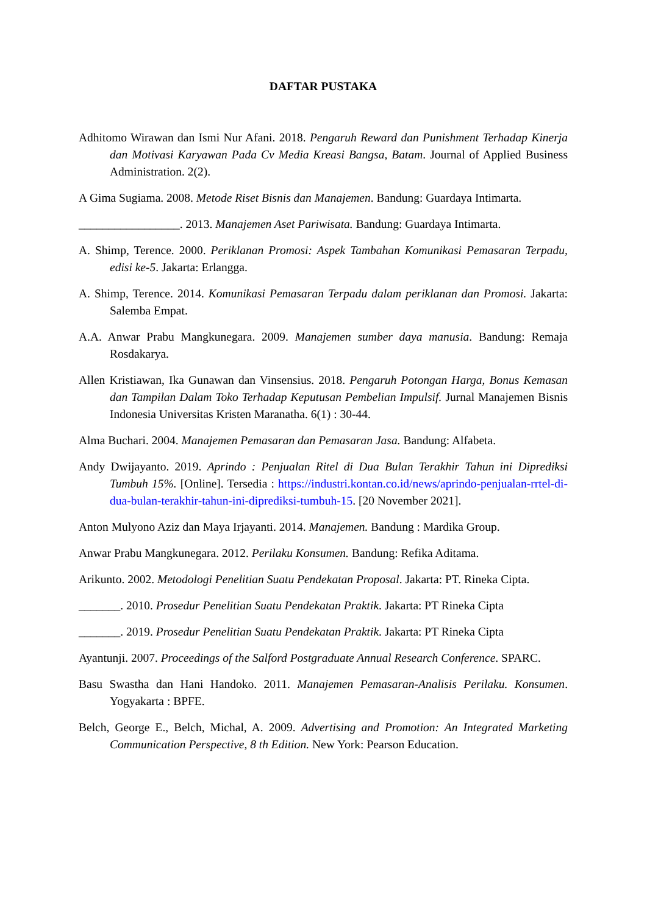DAFTAR PUSTAKA
Adhitomo Wirawan dan Ismi Nur Afani. 2018. Pengaruh Reward dan Punishment Terhadap Kinerja dan Motivasi Karyawan Pada Cv Media Kreasi Bangsa, Batam. Journal of Applied Business Administration. 2(2).
A Gima Sugiama. 2008. Metode Riset Bisnis dan Manajemen. Bandung: Guardaya Intimarta.
_________________. 2013. Manajemen Aset Pariwisata. Bandung: Guardaya Intimarta.
A. Shimp, Terence. 2000. Periklanan Promosi: Aspek Tambahan Komunikasi Pemasaran Terpadu, edisi ke-5. Jakarta: Erlangga.
A. Shimp, Terence. 2014. Komunikasi Pemasaran Terpadu dalam periklanan dan Promosi. Jakarta: Salemba Empat.
A.A. Anwar Prabu Mangkunegara. 2009. Manajemen sumber daya manusia. Bandung: Remaja Rosdakarya.
Allen Kristiawan, Ika Gunawan dan Vinsensius. 2018. Pengaruh Potongan Harga, Bonus Kemasan dan Tampilan Dalam Toko Terhadap Keputusan Pembelian Impulsif. Jurnal Manajemen Bisnis Indonesia Universitas Kristen Maranatha. 6(1) : 30-44.
Alma Buchari. 2004. Manajemen Pemasaran dan Pemasaran Jasa. Bandung: Alfabeta.
Andy Dwijayanto. 2019. Aprindo : Penjualan Ritel di Dua Bulan Terakhir Tahun ini Diprediksi Tumbuh 15%. [Online]. Tersedia : https://industri.kontan.co.id/news/aprindo-penjualan-rrtel-di-dua-bulan-terakhir-tahun-ini-diprediksi-tumbuh-15. [20 November 2021].
Anton Mulyono Aziz dan Maya Irjayanti. 2014. Manajemen. Bandung : Mardika Group.
Anwar Prabu Mangkunegara. 2012. Perilaku Konsumen. Bandung: Refika Aditama.
Arikunto. 2002. Metodologi Penelitian Suatu Pendekatan Proposal. Jakarta: PT. Rineka Cipta.
_______. 2010. Prosedur Penelitian Suatu Pendekatan Praktik. Jakarta: PT Rineka Cipta
_______. 2019. Prosedur Penelitian Suatu Pendekatan Praktik. Jakarta: PT Rineka Cipta
Ayantunji. 2007. Proceedings of the Salford Postgraduate Annual Research Conference. SPARC.
Basu Swastha dan Hani Handoko. 2011. Manajemen Pemasaran-Analisis Perilaku. Konsumen. Yogyakarta : BPFE.
Belch, George E., Belch, Michal, A. 2009. Advertising and Promotion: An Integrated Marketing Communication Perspective, 8 th Edition. New York: Pearson Education.